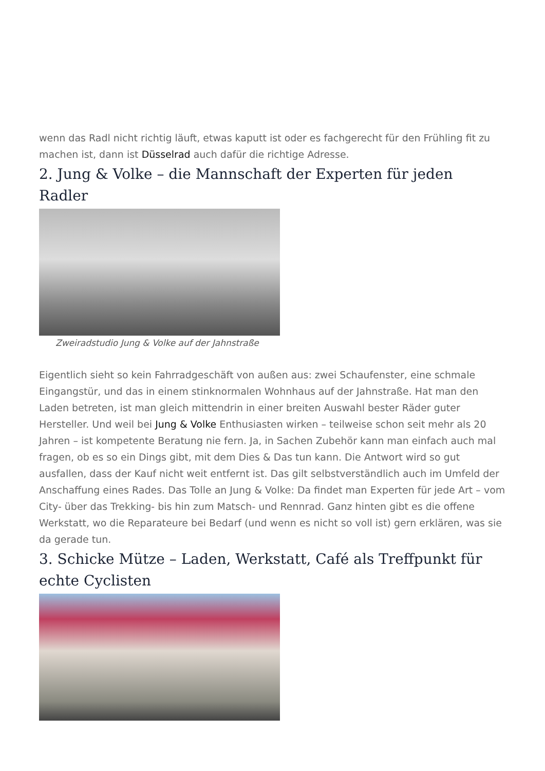wenn das Radl nicht richtig läuft, etwas kaputt ist oder es fachgerecht für den Frühling fit zu machen ist, dann ist Düsselrad auch dafür die richtige Adresse.
2. Jung & Volke – die Mannschaft der Experten für jeden Radler
Zweiradstudio Jung & Volke auf der Jahnstraße
Eigentlich sieht so kein Fahrradgeschäft von außen aus: zwei Schaufenster, eine schmale Eingangstür, und das in einem stinknormalen Wohnhaus auf der Jahnstraße. Hat man den Laden betreten, ist man gleich mittendrin in einer breiten Auswahl bester Räder guter Hersteller. Und weil bei Jung & Volke Enthusiasten wirken – teilweise schon seit mehr als 20 Jahren – ist kompetente Beratung nie fern. Ja, in Sachen Zubehör kann man einfach auch mal fragen, ob es so ein Dings gibt, mit dem Dies & Das tun kann. Die Antwort wird so gut ausfallen, dass der Kauf nicht weit entfernt ist. Das gilt selbstverständlich auch im Umfeld der Anschaffung eines Rades. Das Tolle an Jung & Volke: Da findet man Experten für jede Art – vom City- über das Trekking- bis hin zum Matsch- und Rennrad. Ganz hinten gibt es die offene Werkstatt, wo die Reparateure bei Bedarf (und wenn es nicht so voll ist) gern erklären, was sie da gerade tun.
3. Schicke Mütze – Laden, Werkstatt, Café als Treffpunkt für echte Cyclisten